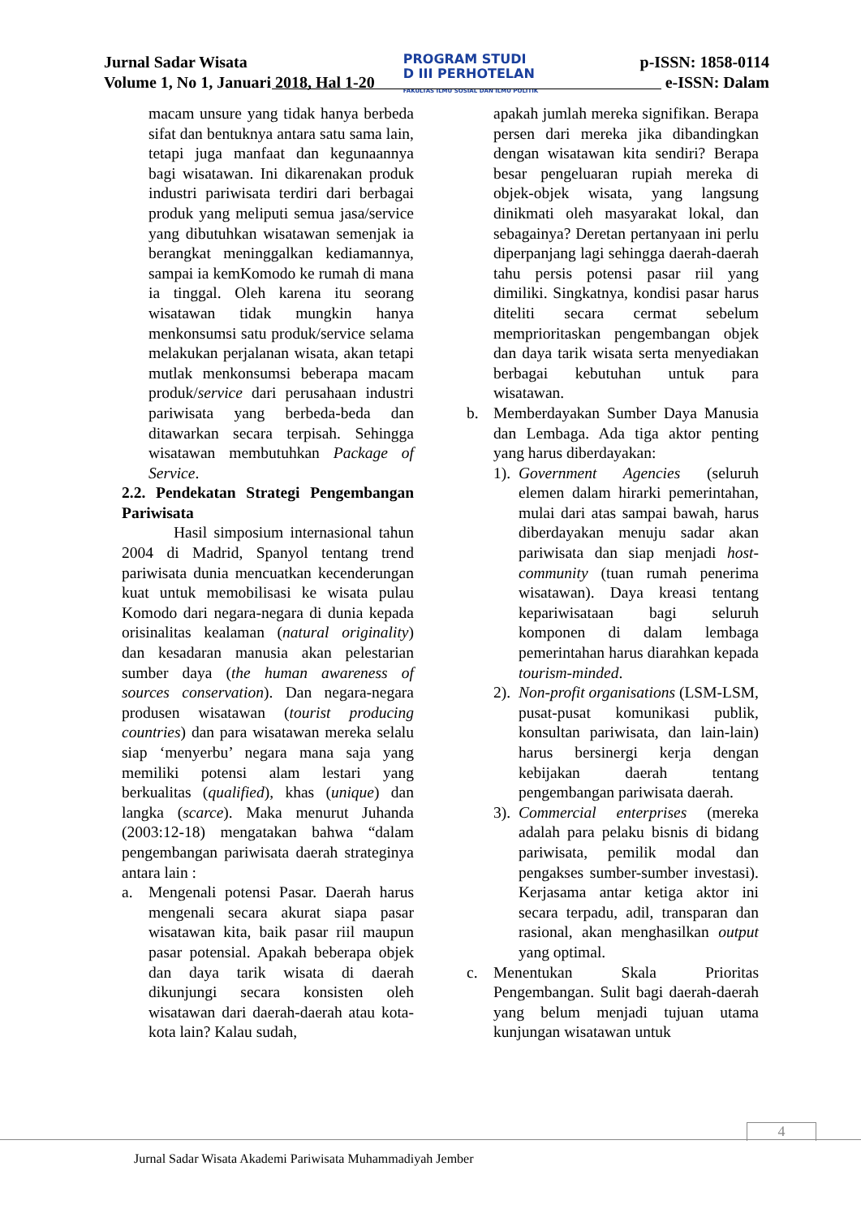Jurnal Sadar Wisata
Volume 1, No 1, Januari 2018, Hal 1-20
PROGRAM STUDI
D III PERHOTELAN
FAKULTAS ILMU SOSIAL DAN ILMU POLITIK
p-ISSN: 1858-0114
e-ISSN: Dalam
macam unsure yang tidak hanya berbeda sifat dan bentuknya antara satu sama lain, tetapi juga manfaat dan kegunaannya bagi wisatawan. Ini dikarenakan produk industri pariwisata terdiri dari berbagai produk yang meliputi semua jasa/service yang dibutuhkan wisatawan semenjak ia berangkat meninggalkan kediamannya, sampai ia kemKomodo ke rumah di mana ia tinggal. Oleh karena itu seorang wisatawan tidak mungkin hanya menkonsumsi satu produk/service selama melakukan perjalanan wisata, akan tetapi mutlak menkonsumsi beberapa macam produk/service dari perusahaan industri pariwisata yang berbeda-beda dan ditawarkan secara terpisah. Sehingga wisatawan membutuhkan Package of Service.
2.2. Pendekatan Strategi Pengembangan Pariwisata
Hasil simposium internasional tahun 2004 di Madrid, Spanyol tentang trend pariwisata dunia mencuatkan kecenderungan kuat untuk memobilisasi ke wisata pulau Komodo dari negara-negara di dunia kepada orisinalitas kealaman (natural originality) dan kesadaran manusia akan pelestarian sumber daya (the human awareness of sources conservation). Dan negara-negara produsen wisatawan (tourist producing countries) dan para wisatawan mereka selalu siap ‘menyerbu’ negara mana saja yang memiliki potensi alam lestari yang berkualitas (qualified), khas (unique) dan langka (scarce). Maka menurut Juhanda (2003:12-18) mengatakan bahwa “dalam pengembangan pariwisata daerah strateginya antara lain :
a. Mengenali potensi Pasar. Daerah harus mengenali secara akurat siapa pasar wisatawan kita, baik pasar riil maupun pasar potensial. Apakah beberapa objek dan daya tarik wisata di daerah dikunjungi secara konsisten oleh wisatawan dari daerah-daerah atau kota-kota lain? Kalau sudah,
apakah jumlah mereka signifikan. Berapa persen dari mereka jika dibandingkan dengan wisatawan kita sendiri? Berapa besar pengeluaran rupiah mereka di objek-objek wisata, yang langsung dinikmati oleh masyarakat lokal, dan sebagainya? Deretan pertanyaan ini perlu diperpanjang lagi sehingga daerah-daerah tahu persis potensi pasar riil yang dimiliki. Singkatnya, kondisi pasar harus diteliti secara cermat sebelum memprioritaskan pengembangan objek dan daya tarik wisata serta menyediakan berbagai kebutuhan untuk para wisatawan.
b. Memberdayakan Sumber Daya Manusia dan Lembaga. Ada tiga aktor penting yang harus diberdayakan:
1).
Government Agencies (seluruh elemen dalam hirarki pemerintahan, mulai dari atas sampai bawah, harus diberdayakan menuju sadar akan pariwisata dan siap menjadi host-community (tuan rumah penerima wisatawan). Daya kreasi tentang kepariwisataan bagi seluruh komponen di dalam lembaga pemerintahan harus diarahkan kepada tourism-minded.
2).
Non-profit organisations (LSM-LSM, pusat-pusat komunikasi publik, konsultan pariwisata, dan lain-lain) harus bersinergi kerja dengan kebijakan daerah tentang pengembangan pariwisata daerah.
3).
Commercial enterprises (mereka adalah para pelaku bisnis di bidang pariwisata, pemilik modal dan pengakses sumber-sumber investasi). Kerjasama antar ketiga aktor ini secara terpadu, adil, transparan dan rasional, akan menghasilkan output yang optimal.
c. Menentukan Skala Prioritas Pengembangan. Sulit bagi daerah-daerah yang belum menjadi tujuan utama kunjungan wisatawan untuk
4
Jurnal Sadar Wisata Akademi Pariwisata Muhammadiyah Jember